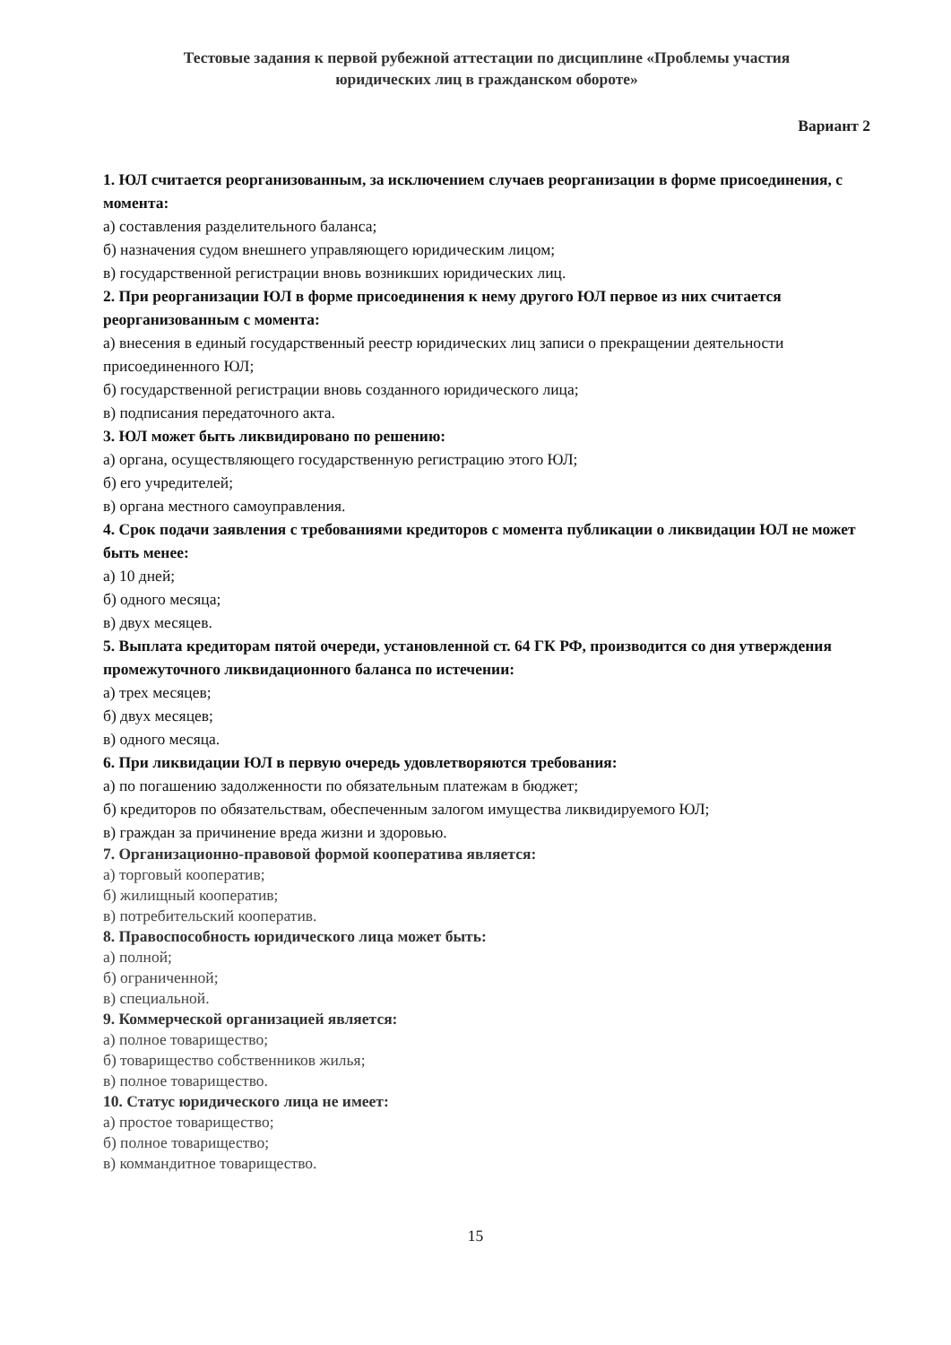Тестовые задания к первой рубежной аттестации по дисциплине «Проблемы участия
юридических лиц в гражданском обороте»
Вариант 2
1. ЮЛ считается реорганизованным, за исключением случаев реорганизации в форме присоединения, с момента:
а) составления разделительного баланса;
б) назначения судом внешнего управляющего юридическим лицом;
в) государственной регистрации вновь возникших юридических лиц.
2. При реорганизации ЮЛ в форме присоединения к нему другого ЮЛ первое из них считается реорганизованным с момента:
а) внесения в единый государственный реестр юридических лиц записи о прекращении деятельности присоединенного ЮЛ;
б) государственной регистрации вновь созданного юридического лица;
в) подписания передаточного акта.
3. ЮЛ может быть ликвидировано по решению:
а) органа, осуществляющего государственную регистрацию этого ЮЛ;
б) его учредителей;
в) органа местного самоуправления.
4. Срок подачи заявления с требованиями кредиторов с момента публикации о ликвидации ЮЛ не может быть менее:
а) 10 дней;
б) одного месяца;
в) двух месяцев.
5. Выплата кредиторам пятой очереди, установленной ст. 64 ГК РФ, производится со дня утверждения промежуточного ликвидационного баланса по истечении:
а) трех месяцев;
б) двух месяцев;
в) одного месяца.
6. При ликвидации ЮЛ в первую очередь удовлетворяются требования:
а) по погашению задолженности по обязательным платежам в бюджет;
б) кредиторов по обязательствам, обеспеченным залогом имущества ликвидируемого ЮЛ;
в) граждан за причинение вреда жизни и здоровью.
7. Организационно-правовой формой кооператива является:
а) торговый кооператив;
б) жилищный кооператив;
в) потребительский кооператив.
8. Правоспособность юридического лица может быть:
а) полной;
б) ограниченной;
в) специальной.
9. Коммерческой организацией является:
а) полное товарищество;
б) товарищество собственников жилья;
в) полное товарищество.
10. Статус юридического лица не имеет:
а) простое товарищество;
б) полное товарищество;
в) коммандитное товарищество.
15